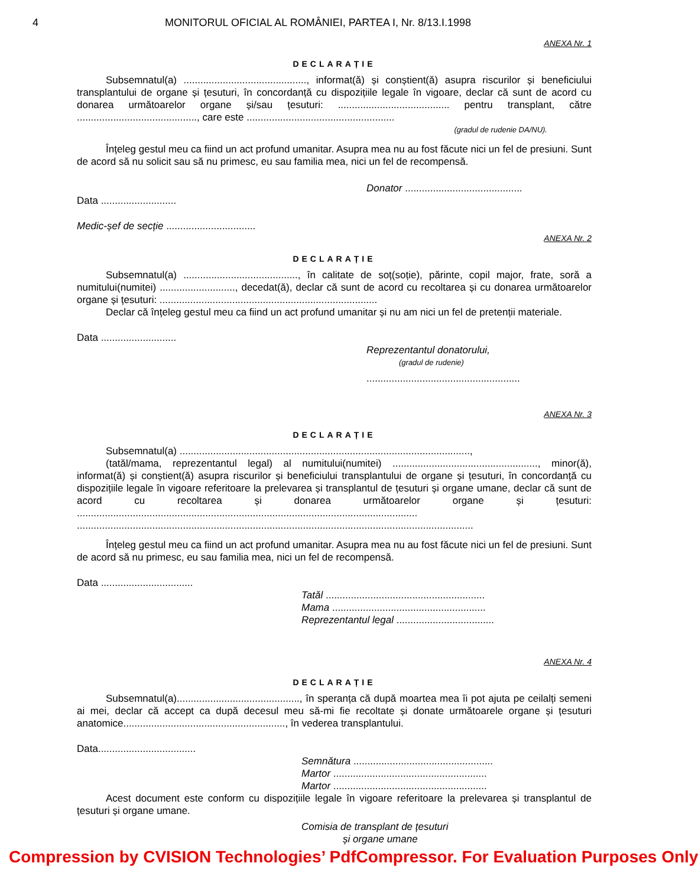4 MONITORUL OFICIAL AL ROMÂNIEI, PARTEA I, Nr. 8/13.I.1998
ANEXA Nr. 1
DECLARAȚIE
Subsemnatul(a) ............................................, informat(ă) și conștient(ă) asupra riscurilor și beneficiului transplantului de organe și țesuturi, în concordanță cu dispozițiile legale în vigoare, declar că sunt de acord cu donarea următoarelor organe și/sau țesuturi: ........................................ pentru transplant, către ..........................................., care este .....................................................
(gradul de rudenie DA/NU).
Înțeleg gestul meu ca fiind un act profund umanitar. Asupra mea nu au fost făcute nici un fel de presiuni. Sunt de acord să nu solicit sau să nu primesc, eu sau familia mea, nici un fel de recompensă.
Donator ..........................................
Data ...........................
Medic-șef de secție ................................
ANEXA Nr. 2
DECLARAȚIE
Subsemnatul(a) ........................................., în calitate de soț(soție), părinte, copil major, frate, soră a numitului(numitei) ..........................., decedat(ă), declar că sunt de acord cu recoltarea și cu donarea următoarelor organe și țesuturi: ..............................................................................
Declar că înțeleg gestul meu ca fiind un act profund umanitar și nu am nici un fel de pretenții materiale.
Data ...........................
Reprezentantul donatorului,
(gradul de rudenie)
.......................................................
ANEXA Nr. 3
DECLARAȚIE
Subsemnatul(a) ........................................................................................................,
(tatăl/mama, reprezentantul legal) al numitului(numitei) ...................................................., minor(ă), informat(ă) și conștient(ă) asupra riscurilor și beneficiului transplantului de organe și țesuturi, în concordanță cu dispozițiile legale în vigoare referitoare la prelevarea și transplantul de țesuturi și organe umane, declar că sunt de acord cu recoltarea și donarea următoarelor organe și țesuturi: ..........................................................................................................................
..............................................................................................................................................
Înțeleg gestul meu ca fiind un act profund umanitar. Asupra mea nu au fost făcute nici un fel de presiuni. Sunt de acord să nu primesc, eu sau familia mea, nici un fel de recompensă.
Data .................................
Tatăl .........................................................
Mama .......................................................
Reprezentantul legal ...................................
ANEXA Nr. 4
DECLARAȚIE
Subsemnatul(a)............................................, în speranța că după moartea mea îi pot ajuta pe ceilalți semeni ai mei, declar că accept ca după decesul meu să-mi fie recoltate și donate următoarele organe și țesuturi anatomice.........................................................., în vederea transplantului.
Data...................................
Semnătura ..................................................
Martor .......................................................
Martor .......................................................
Acest document este conform cu dispozițiile legale în vigoare referitoare la prelevarea și transplantul de țesuturi și organe umane.
Comisia de transplant de țesuturi
și organe umane
Compression by CVISION Technologies’ PdfCompressor. For Evaluation Purposes Only